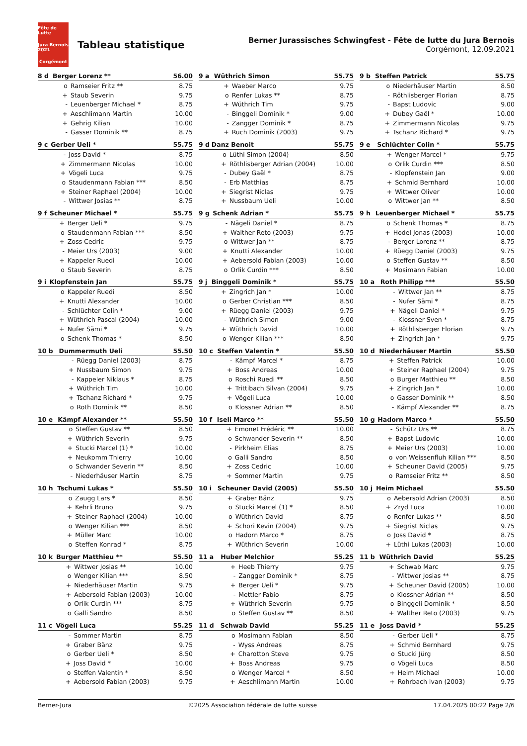Fête de Lutte
Jura Bernois 2021
Corgémont
Tableau statistique
Berner Jurassisches Schwingfest - Fête de lutte du Jura Bernois
Corgémont, 12.09.2021
| 8 d | Berger Lorenz ** | | 56.00 |
| --- | --- | --- | --- |
| | o | Ramseier Fritz ** | 8.75 |
| | + | Staub Severin | 9.75 |
| | - | Leuenberger Michael * | 8.75 |
| | + | Aeschlimann Martin | 10.00 |
| | + | Gehrig Kilian | 10.00 |
| | - | Gasser Dominik ** | 8.75 |
| 9 a | Wüthrich Simon | | 55.75 |
| --- | --- | --- | --- |
| | + | Waeber Marco | 9.75 |
| | o | Renfer Lukas ** | 8.75 |
| | + | Wüthrich Tim | 9.75 |
| | - | Binggeli Dominik * | 9.00 |
| | - | Zangger Dominik * | 8.75 |
| | + | Ruch Dominik (2003) | 9.75 |
| 9 b | Steffen Patrick | | 55.75 |
| --- | --- | --- | --- |
| | o | Niederhäuser Martin | 8.50 |
| | - | Röthlisberger Florian | 8.75 |
| | - | Bapst Ludovic | 9.00 |
| | + | Dubey Gaël * | 10.00 |
| | + | Zimmermann Nicolas | 9.75 |
| | + | Tschanz Richard * | 9.75 |
| 9 c | Gerber Ueli * | | 55.75 |
| --- | --- | --- | --- |
| | - | Joss David * | 8.75 |
| | + | Zimmermann Nicolas | 10.00 |
| | + | Vögeli Luca | 9.75 |
| | o | Staudenmann Fabian *** | 8.50 |
| | + | Steiner Raphael (2004) | 10.00 |
| | - | Wittwer Josias ** | 8.75 |
| 9 d | Danz Benoit | | 55.75 |
| --- | --- | --- | --- |
| | o | Lüthi Simon (2004) | 8.50 |
| | + | Röthlisberger Adrian (2004) | 10.00 |
| | - | Dubey Gaël * | 8.75 |
| | - | Erb Matthias | 8.75 |
| | + | Siegrist Niclas | 9.75 |
| | + | Nussbaum Ueli | 10.00 |
| 9 e | Schlüchter Colin * | | 55.75 |
| --- | --- | --- | --- |
| | + | Wenger Marcel * | 9.75 |
| | o | Orlik Curdin *** | 8.50 |
| | - | Klopfenstein Jan | 9.00 |
| | + | Schmid Bernhard | 10.00 |
| | + | Wittwer Oliver | 10.00 |
| | o | Wittwer Jan ** | 8.50 |
| 9 f | Scheuner Michael * | | 55.75 |
| --- | --- | --- | --- |
| | + | Berger Ueli * | 9.75 |
| | o | Staudenmann Fabian *** | 8.50 |
| | + | Zoss Cedric | 9.75 |
| | - | Meier Urs (2003) | 9.00 |
| | + | Kappeler Ruedi | 10.00 |
| | o | Staub Severin | 8.75 |
| 9 g | Schenk Adrian * | | 55.75 |
| --- | --- | --- | --- |
| | - | Nägeli Daniel * | 8.75 |
| | + | Walther Reto (2003) | 9.75 |
| | o | Wittwer Jan ** | 8.75 |
| | + | Knutti Alexander | 10.00 |
| | + | Aebersold Fabian (2003) | 10.00 |
| | o | Orlik Curdin *** | 8.50 |
| 9 h | Leuenberger Michael * | | 55.75 |
| --- | --- | --- | --- |
| | o | Schenk Thomas * | 8.75 |
| | + | Hodel Jonas (2003) | 10.00 |
| | - | Berger Lorenz ** | 8.75 |
| | + | Rüegg Daniel (2003) | 9.75 |
| | o | Steffen Gustav ** | 8.50 |
| | + | Mosimann Fabian | 10.00 |
| 9 i | Klopfenstein Jan | | 55.75 |
| --- | --- | --- | --- |
| | o | Kappeler Ruedi | 8.50 |
| | + | Knutti Alexander | 10.00 |
| | - | Schlüchter Colin * | 9.00 |
| | + | Wüthrich Pascal (2004) | 10.00 |
| | + | Nufer Sämi * | 9.75 |
| | o | Schenk Thomas * | 8.50 |
| 9 j | Binggeli Dominik * | | 55.75 |
| --- | --- | --- | --- |
| | + | Zingrich Jan * | 10.00 |
| | o | Gerber Christian *** | 8.50 |
| | + | Rüegg Daniel (2003) | 9.75 |
| | - | Wüthrich Simon | 9.00 |
| | + | Wüthrich David | 10.00 |
| | o | Wenger Kilian *** | 8.50 |
| 10 a | Roth Philipp *** | | 55.50 |
| --- | --- | --- | --- |
| | - | Wittwer Jan ** | 8.75 |
| | - | Nufer Sämi * | 8.75 |
| | + | Nägeli Daniel * | 9.75 |
| | - | Klossner Sven * | 8.75 |
| | + | Röthlisberger Florian | 9.75 |
| | + | Zingrich Jan * | 9.75 |
| 10 b | Dummermuth Ueli | | 55.50 |
| --- | --- | --- | --- |
| | - | Rüegg Daniel (2003) | 8.75 |
| | + | Nussbaum Simon | 9.75 |
| | - | Kappeler Niklaus * | 8.75 |
| | + | Wüthrich Tim | 10.00 |
| | + | Tschanz Richard * | 9.75 |
| | o | Roth Dominik ** | 8.50 |
| 10 c | Steffen Valentin * | | 55.50 |
| --- | --- | --- | --- |
| | - | Kämpf Marcel * | 8.75 |
| | + | Boss Andreas | 10.00 |
| | o | Roschi Ruedi ** | 8.50 |
| | + | Trittibach Silvan (2004) | 9.75 |
| | + | Vögeli Luca | 10.00 |
| | o | Klossner Adrian ** | 8.50 |
| 10 d | Niederhäuser Martin | | 55.50 |
| --- | --- | --- | --- |
| | + | Steffen Patrick | 10.00 |
| | + | Steiner Raphael (2004) | 9.75 |
| | o | Burger Matthieu ** | 8.50 |
| | + | Zingrich Jan * | 10.00 |
| | o | Gasser Dominik ** | 8.50 |
| | - | Kämpf Alexander ** | 8.75 |
| 10 e | Kämpf Alexander ** | | 55.50 |
| --- | --- | --- | --- |
| | o | Steffen Gustav ** | 8.50 |
| | + | Wüthrich Severin | 9.75 |
| | + | Stucki Marcel (1) * | 10.00 |
| | + | Neukomm Thierry | 10.00 |
| | o | Schwander Severin ** | 8.50 |
| | - | Niederhäuser Martin | 8.75 |
| 10 f | Iseli Marco ** | | 55.50 |
| --- | --- | --- | --- |
| | + | Emonet Frédéric ** | 10.00 |
| | o | Schwander Severin ** | 8.50 |
| | - | Pirkheim Elias | 8.75 |
| | o | Galli Sandro | 8.50 |
| | + | Zoss Cedric | 10.00 |
| | + | Sommer Martin | 9.75 |
| 10 g | Hadorn Marco * | | 55.50 |
| --- | --- | --- | --- |
| | - | Schütz Urs ** | 8.75 |
| | + | Bapst Ludovic | 10.00 |
| | + | Meier Urs (2003) | 10.00 |
| | o | von Weissenfluh Kilian *** | 8.50 |
| | + | Scheuner David (2005) | 9.75 |
| | o | Ramseier Fritz ** | 8.50 |
| 10 h | Tschumi Lukas * | | 55.50 |
| --- | --- | --- | --- |
| | o | Zaugg Lars * | 8.50 |
| | + | Kehrli Bruno | 9.75 |
| | + | Steiner Raphael (2004) | 10.00 |
| | o | Wenger Kilian *** | 8.50 |
| | + | Müller Marc | 10.00 |
| | o | Steffen Konrad * | 8.75 |
| 10 i | Scheuner David (2005) | | 55.50 |
| --- | --- | --- | --- |
| | + | Graber Bänz | 9.75 |
| | o | Stucki Marcel (1) * | 8.50 |
| | o | Wüthrich David | 8.75 |
| | + | Schori Kevin (2004) | 9.75 |
| | o | Hadorn Marco * | 8.75 |
| | + | Wüthrich Severin | 10.00 |
| 10 j | Heim Michael | | 55.50 |
| --- | --- | --- | --- |
| | o | Aebersold Adrian (2003) | 8.50 |
| | + | Zryd Luca | 10.00 |
| | o | Renfer Lukas ** | 8.50 |
| | + | Siegrist Niclas | 9.75 |
| | o | Joss David * | 8.75 |
| | + | Lüthi Lukas (2003) | 10.00 |
| 10 k | Burger Matthieu ** | | 55.50 |
| --- | --- | --- | --- |
| | + | Wittwer Josias ** | 10.00 |
| | o | Wenger Kilian *** | 8.50 |
| | + | Niederhäuser Martin | 9.75 |
| | + | Aebersold Fabian (2003) | 10.00 |
| | o | Orlik Curdin *** | 8.75 |
| | o | Galli Sandro | 8.50 |
| 11 a | Huber Melchior | | 55.25 |
| --- | --- | --- | --- |
| | + | Heeb Thierry | 9.75 |
| | - | Zangger Dominik * | 8.75 |
| | + | Berger Ueli * | 9.75 |
| | - | Mettler Fabio | 8.75 |
| | + | Wüthrich Severin | 9.75 |
| | o | Steffen Gustav ** | 8.50 |
| 11 b | Wüthrich David | | 55.25 |
| --- | --- | --- | --- |
| | + | Schwab Marc | 9.75 |
| | - | Wittwer Josias ** | 8.75 |
| | + | Scheuner David (2005) | 10.00 |
| | o | Klossner Adrian ** | 8.50 |
| | o | Binggeli Dominik * | 8.50 |
| | + | Walther Reto (2003) | 9.75 |
| 11 c | Vögeli Luca | | 55.25 |
| --- | --- | --- | --- |
| | - | Sommer Martin | 8.75 |
| | + | Graber Bänz | 9.75 |
| | o | Gerber Ueli * | 8.50 |
| | + | Joss David * | 10.00 |
| | o | Steffen Valentin * | 8.50 |
| | + | Aebersold Fabian (2003) | 9.75 |
| 11 d | Schwab David | | 55.25 |
| --- | --- | --- | --- |
| | o | Mosimann Fabian | 8.50 |
| | - | Wyss Andreas | 8.75 |
| | + | Charotton Steve | 9.75 |
| | + | Boss Andreas | 9.75 |
| | o | Wenger Marcel * | 8.50 |
| | + | Aeschlimann Martin | 10.00 |
| 11 e | Joss David * | | 55.25 |
| --- | --- | --- | --- |
| | - | Gerber Ueli * | 8.75 |
| | + | Schmid Bernhard | 9.75 |
| | o | Stucki Jürg | 8.50 |
| | o | Vögeli Luca | 8.50 |
| | + | Heim Michael | 10.00 |
| | + | Rohrbach Ivan (2003) | 9.75 |
Berner-Jura ©2025 Association fédérale de lutte suisse 17.04.2025 00:22 Page 2/6